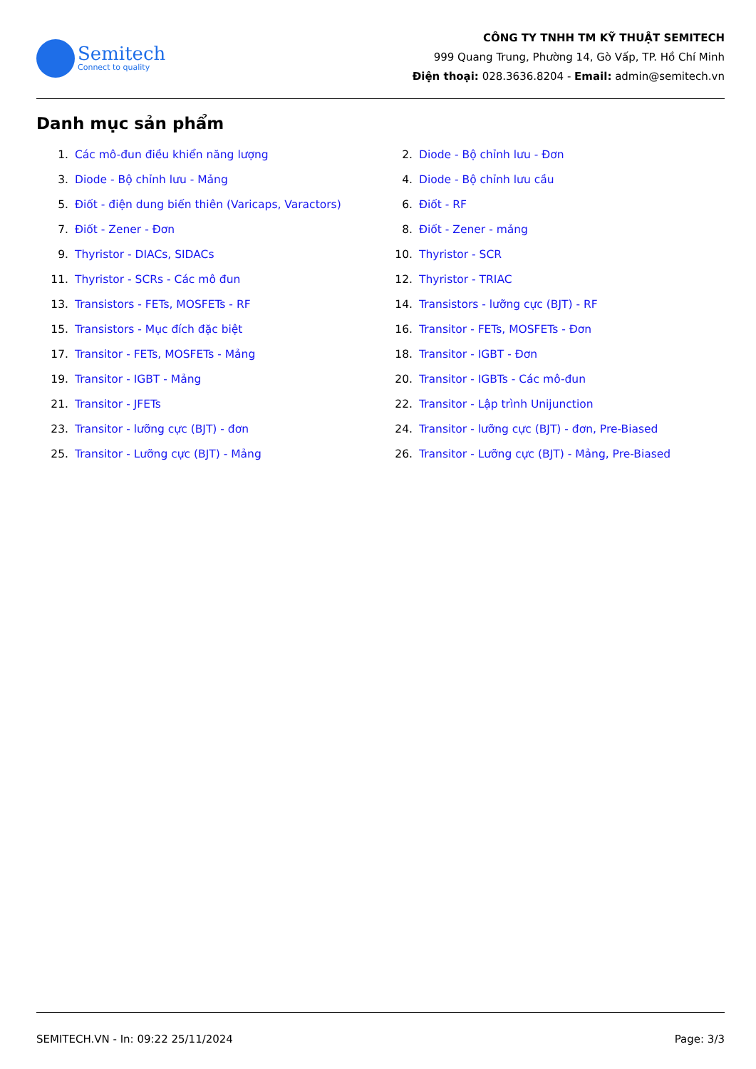Semitech
Connect to quality
CÔNG TY TNHH TM KỸ THUẬT SEMITECH
999 Quang Trung, Phường 14, Gò Vấp, TP. Hồ Chí Minh
Điện thoại: 028.3636.8204 - Email: admin@semitech.vn
Danh mục sản phẩm
1. Các mô-đun điều khiển năng lượng
2. Diode - Bộ chỉnh lưu - Đơn
3. Diode - Bộ chỉnh lưu - Mảng
4. Diode - Bộ chỉnh lưu cầu
5. Điốt - điện dung biến thiên (Varicaps, Varactors)
6. Điốt - RF
7. Điốt - Zener - Đơn
8. Điốt - Zener - mảng
9. Thyristor - DIACs, SIDACs
10. Thyristor - SCR
11. Thyristor - SCRs - Các mô đun
12. Thyristor - TRIAC
13. Transistors - FETs, MOSFETs - RF
14. Transistors - lưỡng cực (BJT) - RF
15. Transistors - Mục đích đặc biệt
16. Transitor - FETs, MOSFETs - Đơn
17. Transitor - FETs, MOSFETs - Mảng
18. Transitor - IGBT - Đơn
19. Transitor - IGBT - Mảng
20. Transitor - IGBTs - Các mô-đun
21. Transitor - JFETs
22. Transitor - Lập trình Unijunction
23. Transitor - lưỡng cực (BJT) - đơn
24. Transitor - lưỡng cực (BJT) - đơn, Pre-Biased
25. Transitor - Lưỡng cực (BJT) - Mảng
26. Transitor - Lưỡng cực (BJT) - Mảng, Pre-Biased
SEMITECH.VN - In: 09:22 25/11/2024 Page: 3/3